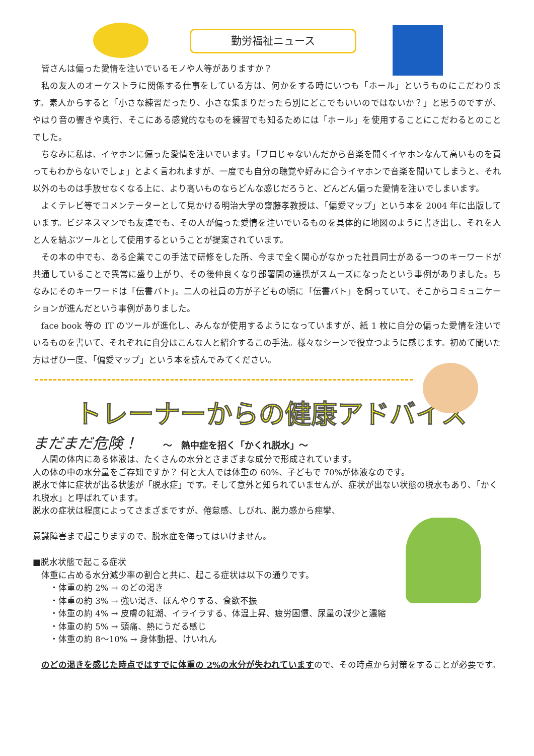勤労福祉ニュース
皆さんは偏った愛情を注いでいるモノや人等がありますか？
私の友人のオーケストラに関係する仕事をしている方は、何かをする時にいつも「ホール」というものにこだわります。素人からすると「小さな練習だったり、小さな集まりだったら別にどこでもいいのではないか？」と思うのですが、やはり音の響きや奥行、そこにある感覚的なものを練習でも知るためには「ホール」を使用することにこだわるとのことでした。
ちなみに私は、イヤホンに偏った愛情を注いでいます。「プロじゃないんだから音楽を聞くイヤホンなんて高いものを買ってもわからないでしょ」とよく言われますが、一度でも自分の聴覚や好みに合うイヤホンで音楽を聞いてしまうと、それ以外のものは手放せなくなる上に、より高いものならどんな感じだろうと、どんどん偏った愛情を注いでしまいます。
よくテレビ等でコメンテーターとして見かける明治大学の齋藤孝教授は、「偏愛マップ」という本を 2004 年に出版しています。ビジネスマンでも友達でも、その人が偏った愛情を注いでいるものを具体的に地図のように書き出し、それを人と人を結ぶツールとして使用するということが提案されています。
その本の中でも、ある企業でこの手法で研修をした所、今まで全く関心がなかった社員同士がある一つのキーワードが共通していることで異常に盛り上がり、その後仲良くなり部署間の連携がスムーズになったという事例がありました。ちなみにそのキーワードは「伝書バト」。二人の社員の方が子どもの頃に「伝書バト」を飼っていて、そこからコミュニケーションが進んだという事例がありました。
face book 等の IT のツールが進化し、みんなが使用するようになっていますが、紙 1 枚に自分の偏った愛情を注いでいるものを書いて、それぞれに自分はこんな人と紹介するこの手法。様々なシーンで役立つように感じます。初めて聞いた方はぜひ一度、「偏愛マップ」という本を読んでみてください。
トレーナーからの健康アドバイス
まだまだ危険！ ～　熱中症を招く「かくれ脱水」～
　人間の体内にある体液は、たくさんの水分とさまざまな成分で形成されています。
人の体の中の水分量をご存知ですか？ 何と大人では体重の 60%、子どもで 70%が体液なのです。
脱水で体に症状が出る状態が「脱水症」です。そして意外と知られていませんが、症状が出ない状態の脱水もあり、「かくれ脱水」と呼ばれています。
脱水の症状は程度によってさまざまですが、倦怠感、しびれ、脱力感から痙攣、
意識障害まで起こりますので、脱水症を侮ってはいけません。
■脱水状態で起こる症状
　体重に占める水分減少率の割合と共に、起こる症状は以下の通りです。
　　・体重の約 2% → のどの渇き
　　・体重の約 3% → 強い渇き、ぼんやりする、食欲不振
　　・体重の約 4% → 皮膚の紅潮、イライラする、体温上昇、疲労困憊、尿量の減少と濃縮
　　・体重の約 5% → 頭痛、熱にうだる感じ
　　・体重の約 8～10% → 身体動揺、けいれん
　のどの渇きを感じた時点ではすでに体重の 2%の水分が失われていますので、その時点から対策をすることが必要です。